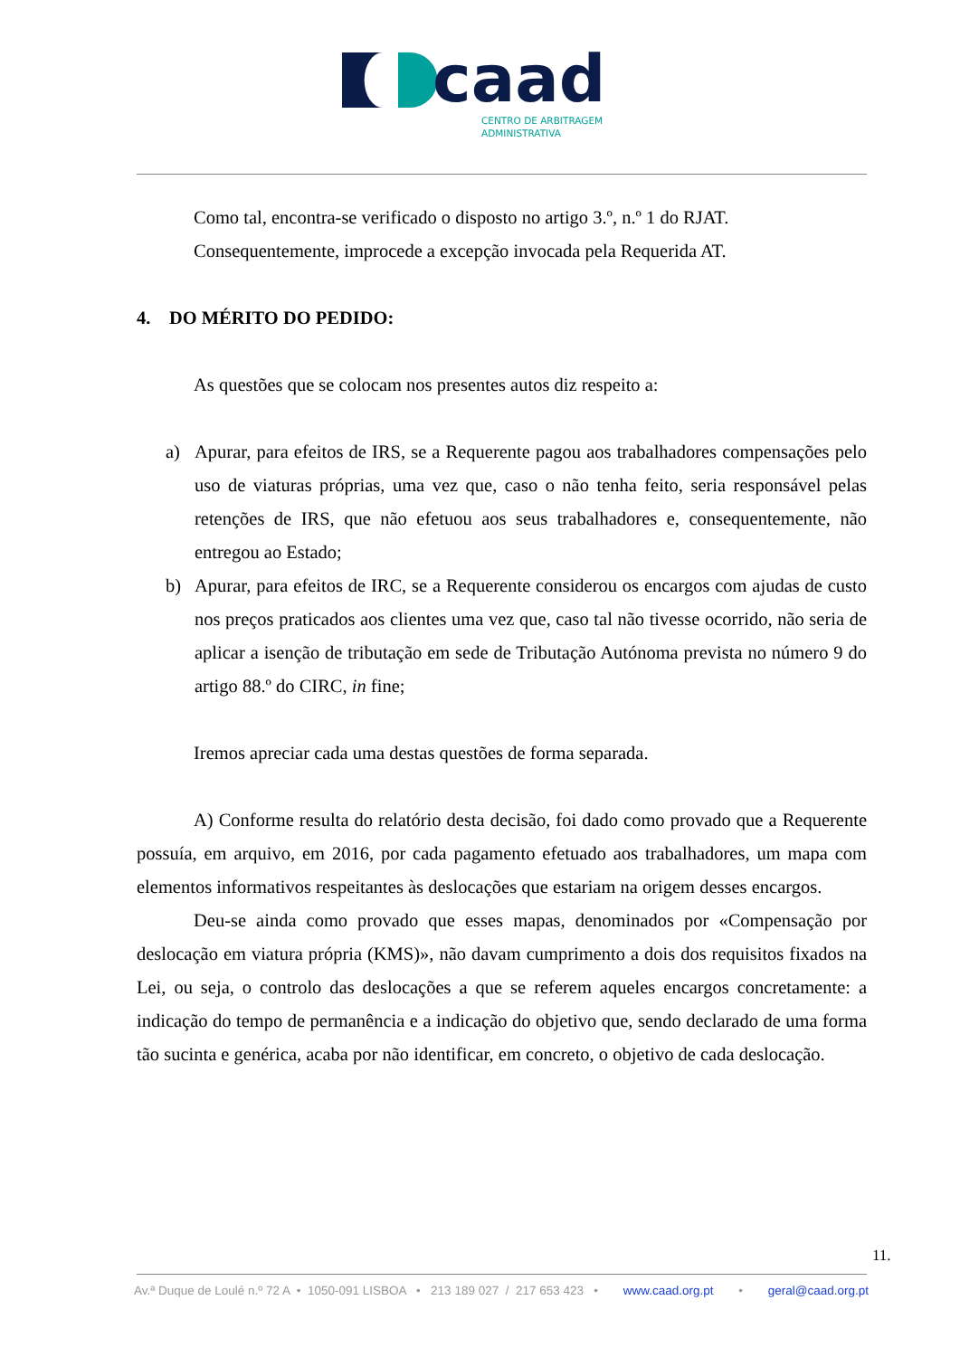caad
CENTRO DE ARBITRAGEM
ADMINISTRATIVA
Como tal, encontra-se verificado o disposto no artigo 3.º, n.º 1 do RJAT.
Consequentemente, improcede a excepção invocada pela Requerida AT.
4. DO MÉRITO DO PEDIDO:
As questões que se colocam nos presentes autos diz respeito a:
a) Apurar, para efeitos de IRS, se a Requerente pagou aos trabalhadores compensações pelo uso de viaturas próprias, uma vez que, caso o não tenha feito, seria responsável pelas retenções de IRS, que não efetuou aos seus trabalhadores e, consequentemente, não entregou ao Estado;
b) Apurar, para efeitos de IRC, se a Requerente considerou os encargos com ajudas de custo nos preços praticados aos clientes uma vez que, caso tal não tivesse ocorrido, não seria de aplicar a isenção de tributação em sede de Tributação Autónoma prevista no número 9 do artigo 88.º do CIRC, in fine;
Iremos apreciar cada uma destas questões de forma separada.
A) Conforme resulta do relatório desta decisão, foi dado como provado que a Requerente possuía, em arquivo, em 2016, por cada pagamento efetuado aos trabalhadores, um mapa com elementos informativos respeitantes às deslocações que estariam na origem desses encargos.
Deu-se ainda como provado que esses mapas, denominados por «Compensação por deslocação em viatura própria (KMS)», não davam cumprimento a dois dos requisitos fixados na Lei, ou seja, o controlo das deslocações a que se referem aqueles encargos concretamente: a indicação do tempo de permanência e a indicação do objetivo que, sendo declarado de uma forma tão sucinta e genérica, acaba por não identificar, em concreto, o objetivo de cada deslocação.
11.
Av.ª Duque de Loulé n.º 72 A • 1050-091 LISBOA • 213 189 027 / 217 653 423 • www.caad.org.pt • geral@caad.org.pt